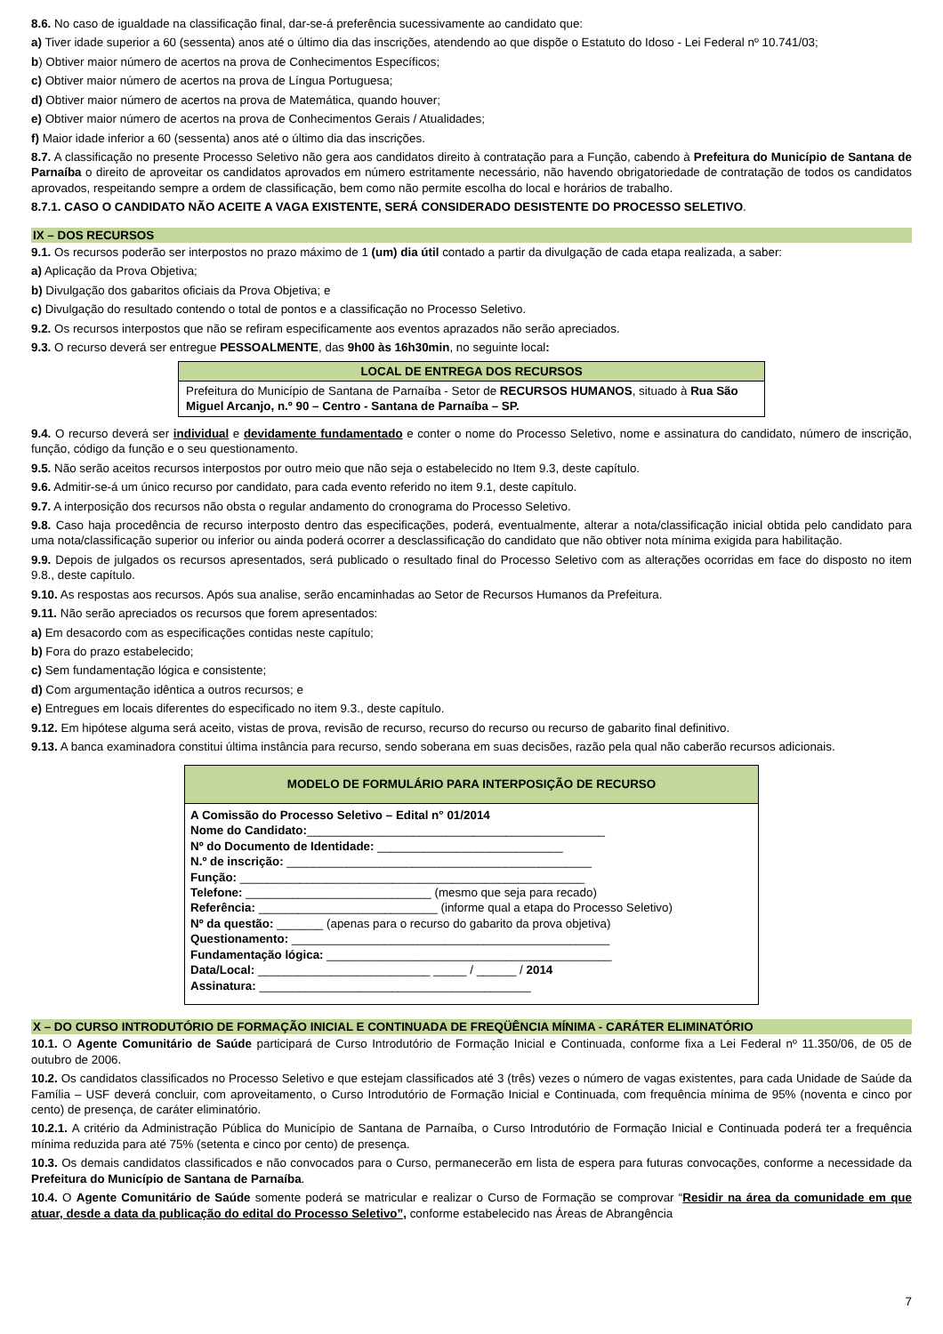8.6. No caso de igualdade na classificação final, dar-se-á preferência sucessivamente ao candidato que:
a) Tiver idade superior a 60 (sessenta) anos até o último dia das inscrições, atendendo ao que dispõe o Estatuto do Idoso - Lei Federal nº 10.741/03;
b) Obtiver maior número de acertos na prova de Conhecimentos Específicos;
c) Obtiver maior número de acertos na prova de Língua Portuguesa;
d) Obtiver maior número de acertos na prova de Matemática, quando houver;
e) Obtiver maior número de acertos na prova de Conhecimentos Gerais / Atualidades;
f) Maior idade inferior a 60 (sessenta) anos até o último dia das inscrições.
8.7. A classificação no presente Processo Seletivo não gera aos candidatos direito à contratação para a Função, cabendo à Prefeitura do Município de Santana de Parnaíba o direito de aproveitar os candidatos aprovados em número estritamente necessário, não havendo obrigatoriedade de contratação de todos os candidatos aprovados, respeitando sempre a ordem de classificação, bem como não permite escolha do local e horários de trabalho.
8.7.1. CASO O CANDIDATO NÃO ACEITE A VAGA EXISTENTE, SERÁ CONSIDERADO DESISTENTE DO PROCESSO SELETIVO.
IX – DOS RECURSOS
9.1. Os recursos poderão ser interpostos no prazo máximo de 1 (um) dia útil contado a partir da divulgação de cada etapa realizada, a saber:
a) Aplicação da Prova Objetiva;
b) Divulgação dos gabaritos oficiais da Prova Objetiva; e
c) Divulgação do resultado contendo o total de pontos e a classificação no Processo Seletivo.
9.2. Os recursos interpostos que não se refiram especificamente aos eventos aprazados não serão apreciados.
9.3. O recurso deverá ser entregue PESSOALMENTE, das 9h00 às 16h30min, no seguinte local:
| LOCAL DE ENTREGA DOS RECURSOS |
| --- |
| Prefeitura do Município de Santana de Parnaíba - Setor de RECURSOS HUMANOS , situado à Rua São Miguel Arcanjo, n.º 90 – Centro - Santana de Parnaíba – SP. |
9.4. O recurso deverá ser individual e devidamente fundamentado e conter o nome do Processo Seletivo, nome e assinatura do candidato, número de inscrição, função, código da função e o seu questionamento.
9.5. Não serão aceitos recursos interpostos por outro meio que não seja o estabelecido no Item 9.3, deste capítulo.
9.6. Admitir-se-á um único recurso por candidato, para cada evento referido no item 9.1, deste capítulo.
9.7. A interposição dos recursos não obsta o regular andamento do cronograma do Processo Seletivo.
9.8. Caso haja procedência de recurso interposto dentro das especificações, poderá, eventualmente, alterar a nota/classificação inicial obtida pelo candidato para uma nota/classificação superior ou inferior ou ainda poderá ocorrer a desclassificação do candidato que não obtiver nota mínima exigida para habilitação.
9.9. Depois de julgados os recursos apresentados, será publicado o resultado final do Processo Seletivo com as alterações ocorridas em face do disposto no item 9.8., deste capítulo.
9.10. As respostas aos recursos. Após sua analise, serão encaminhadas ao Setor de Recursos Humanos da Prefeitura.
9.11. Não serão apreciados os recursos que forem apresentados:
a) Em desacordo com as especificações contidas neste capítulo;
b) Fora do prazo estabelecido;
c) Sem fundamentação lógica e consistente;
d) Com argumentação idêntica a outros recursos; e
e) Entregues em locais diferentes do especificado no item 9.3., deste capítulo.
9.12. Em hipótese alguma será aceito, vistas de prova, revisão de recurso, recurso do recurso ou recurso de gabarito final definitivo.
9.13. A banca examinadora constitui última instância para recurso, sendo soberana em suas decisões, razão pela qual não caberão recursos adicionais.
MODELO DE FORMULÁRIO PARA INTERPOSIÇÃO DE RECURSO
A Comissão do Processo Seletivo – Edital n° 01/2014
Nome do Candidato:_____________________________________________
Nº do Documento de Identidade: ____________________________
N.º de inscrição: ______________________________________________
Função: ____________________________________________________
Telefone: ____________________________ (mesmo que seja para recado)
Referência: ___________________________ (informe qual a etapa do Processo Seletivo)
Nº da questão: _______ (apenas para o recurso do gabarito da prova objetiva)
Questionamento: ________________________________________________
Fundamentação lógica: ___________________________________________
Data/Local: __________________________ _____ / ______ / 2014
Assinatura: _________________________________________
X – DO CURSO INTRODUTÓRIO DE FORMAÇÃO INICIAL E CONTINUADA DE FREQÜÊNCIA MÍNIMA - CARÁTER ELIMINATÓRIO
10.1. O Agente Comunitário de Saúde participará de Curso Introdutório de Formação Inicial e Continuada, conforme fixa a Lei Federal nº 11.350/06, de 05 de outubro de 2006.
10.2. Os candidatos classificados no Processo Seletivo e que estejam classificados até 3 (três) vezes o número de vagas existentes, para cada Unidade de Saúde da Família – USF deverá concluir, com aproveitamento, o Curso Introdutório de Formação Inicial e Continuada, com frequência mínima de 95% (noventa e cinco por cento) de presença, de caráter eliminatório.
10.2.1. A critério da Administração Pública do Município de Santana de Parnaíba, o Curso Introdutório de Formação Inicial e Continuada poderá ter a frequência mínima reduzida para até 75% (setenta e cinco por cento) de presença.
10.3. Os demais candidatos classificados e não convocados para o Curso, permanecerão em lista de espera para futuras convocações, conforme a necessidade da Prefeitura do Município de Santana de Parnaíba.
10.4. O Agente Comunitário de Saúde somente poderá se matricular e realizar o Curso de Formação se comprovar “Residir na área da comunidade em que atuar, desde a data da publicação do edital do Processo Seletivo”, conforme estabelecido nas Áreas de Abrangência
7